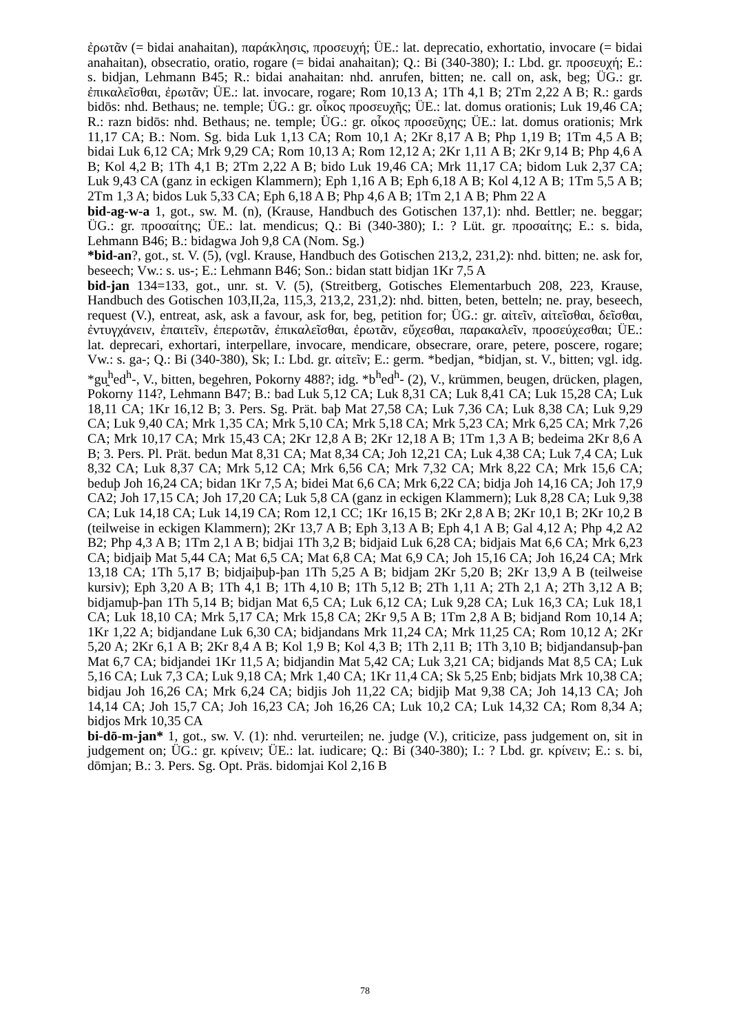ἐρωτᾶν (= bidai anahaitan), παράκλησις, προσευχή; ÜE.: lat. deprecatio, exhortatio, invocare (= bidai anahaitan), obsecratio, oratio, rogare (= bidai anahaitan); Q.: Bi (340-380); I.: Lbd. gr. προσευχή; E.: s. bidjan, Lehmann B45; R.: bidai anahaitan: nhd. anrufen, bitten; ne. call on, ask, beg; ÜG.: gr. ἐπικαλεῖσθαι, ἐρωτᾶν; ÜE.: lat. invocare, rogare; Rom 10,13 A; 1Th 4,1 B; 2Tm 2,22 A B; R.: gards bidōs: nhd. Bethaus; ne. temple; ÜG.: gr. οἶκος προσευχῆς; ÜE.: lat. domus orationis; Luk 19,46 CA; R.: razn bidōs: nhd. Bethaus; ne. temple; ÜG.: gr. οἶκος προσεῦχης; ÜE.: lat. domus orationis; Mrk 11,17 CA; B.: Nom. Sg. bida Luk 1,13 CA; Rom 10,1 A; 2Kr 8,17 A B; Php 1,19 B; 1Tm 4,5 A B; bidai Luk 6,12 CA; Mrk 9,29 CA; Rom 10,13 A; Rom 12,12 A; 2Kr 1,11 A B; 2Kr 9,14 B; Php 4,6 A B; Kol 4,2 B; 1Th 4,1 B; 2Tm 2,22 A B; bido Luk 19,46 CA; Mrk 11,17 CA; bidom Luk 2,37 CA; Luk 9,43 CA (ganz in eckigen Klammern); Eph 1,16 A B; Eph 6,18 A B; Kol 4,12 A B; 1Tm 5,5 A B; 2Tm 1,3 A; bidos Luk 5,33 CA; Eph 6,18 A B; Php 4,6 A B; 1Tm 2,1 A B; Phm 22 A
bid-ag-w-a 1, got., sw. M. (n), (Krause, Handbuch des Gotischen 137,1): nhd. Bettler; ne. beggar; ÜG.: gr. προσαίτης; ÜE.: lat. mendicus; Q.: Bi (340-380); I.: ? Lüt. gr. προσαίτης; E.: s. bida, Lehmann B46; B.: bidagwa Joh 9,8 CA (Nom. Sg.)
*bid-an?, got., st. V. (5), (vgl. Krause, Handbuch des Gotischen 213,2, 231,2): nhd. bitten; ne. ask for, beseech; Vw.: s. us-; E.: Lehmann B46; Son.: bidan statt bidjan 1Kr 7,5 A
bid-jan 134=133, got., unr. st. V. (5), (Streitberg, Gotisches Elementarbuch 208, 223, Krause, Handbuch des Gotischen 103,II,2a, 115,3, 213,2, 231,2): nhd. bitten, beten, betteln; ne. pray, beseech, request (V.), entreat, ask, ask a favour, ask for, beg, petition for; ÜG.: gr. αἰτεῖν, αἰτεῖσθαι, δεῖσθαι, ἐντυγχάνειν, ἐπαιτεῖν, ἐπερωτᾶν, ἐπικαλεῖσθαι, ἐρωτᾶν, εὔχεσθαι, παρακαλεῖν, προσεύχεσθαι; ÜE.: lat. deprecari, exhortari, interpellare, invocare, mendicare, obsecrare, orare, petere, poscere, rogare; Vw.: s. ga-; Q.: Bi (340-380), Sk; I.: Lbd. gr. αἰτεῖν; E.: germ. *bedjan, *bidjan, st. V., bitten; vgl. idg. *gu̯<sup>h</sup>ed<sup>h</sup>-, V., bitten, begehren, Pokorny 488?; idg. *b<sup>h</sup>ed<sup>h</sup>- (2), V., krümmen, beugen, drücken, plagen, Pokorny 114?, Lehmann B47; B.: bad Luk 5,12 CA; Luk 8,31 CA; Luk 8,41 CA; Luk 15,28 CA; Luk 18,11 CA; 1Kr 16,12 B; 3. Pers. Sg. Prät. baþ Mat 27,58 CA; Luk 7,36 CA; Luk 8,38 CA; Luk 9,29 CA; Luk 9,40 CA; Mrk 1,35 CA; Mrk 5,10 CA; Mrk 5,18 CA; Mrk 5,23 CA; Mrk 6,25 CA; Mrk 7,26 CA; Mrk 10,17 CA; Mrk 15,43 CA; 2Kr 12,8 A B; 2Kr 12,18 A B; 1Tm 1,3 A B; bedeima 2Kr 8,6 A B; 3. Pers. Pl. Prät. bedun Mat 8,31 CA; Mat 8,34 CA; Joh 12,21 CA; Luk 4,38 CA; Luk 7,4 CA; Luk 8,32 CA; Luk 8,37 CA; Mrk 5,12 CA; Mrk 6,56 CA; Mrk 7,32 CA; Mrk 8,22 CA; Mrk 15,6 CA; beduþ Joh 16,24 CA; bidan 1Kr 7,5 A; bidei Mat 6,6 CA; Mrk 6,22 CA; bidja Joh 14,16 CA; Joh 17,9 CA2; Joh 17,15 CA; Joh 17,20 CA; Luk 5,8 CA (ganz in eckigen Klammern); Luk 8,28 CA; Luk 9,38 CA; Luk 14,18 CA; Luk 14,19 CA; Rom 12,1 CC; 1Kr 16,15 B; 2Kr 2,8 A B; 2Kr 10,1 B; 2Kr 10,2 B (teilweise in eckigen Klammern); 2Kr 13,7 A B; Eph 3,13 A B; Eph 4,1 A B; Gal 4,12 A; Php 4,2 A2 B2; Php 4,3 A B; 1Tm 2,1 A B; bidjai 1Th 3,2 B; bidjaid Luk 6,28 CA; bidjais Mat 6,6 CA; Mrk 6,23 CA; bidjaiþ Mat 5,44 CA; Mat 6,5 CA; Mat 6,8 CA; Mat 6,9 CA; Joh 15,16 CA; Joh 16,24 CA; Mrk 13,18 CA; 1Th 5,17 B; bidjaiþuþ-þan 1Th 5,25 A B; bidjam 2Kr 5,20 B; 2Kr 13,9 A B (teilweise kursiv); Eph 3,20 A B; 1Th 4,1 B; 1Th 4,10 B; 1Th 5,12 B; 2Th 1,11 A; 2Th 2,1 A; 2Th 3,12 A B; bidjamuþ-þan 1Th 5,14 B; bidjan Mat 6,5 CA; Luk 6,12 CA; Luk 9,28 CA; Luk 16,3 CA; Luk 18,1 CA; Luk 18,10 CA; Mrk 5,17 CA; Mrk 15,8 CA; 2Kr 9,5 A B; 1Tm 2,8 A B; bidjand Rom 10,14 A; 1Kr 1,22 A; bidjandane Luk 6,30 CA; bidjandans Mrk 11,24 CA; Mrk 11,25 CA; Rom 10,12 A; 2Kr 5,20 A; 2Kr 6,1 A B; 2Kr 8,4 A B; Kol 1,9 B; Kol 4,3 B; 1Th 2,11 B; 1Th 3,10 B; bidjandansuþ-þan Mat 6,7 CA; bidjandei 1Kr 11,5 A; bidjandin Mat 5,42 CA; Luk 3,21 CA; bidjands Mat 8,5 CA; Luk 5,16 CA; Luk 7,3 CA; Luk 9,18 CA; Mrk 1,40 CA; 1Kr 11,4 CA; Sk 5,25 Enb; bidjats Mrk 10,38 CA; bidjau Joh 16,26 CA; Mrk 6,24 CA; bidjis Joh 11,22 CA; bidjiþ Mat 9,38 CA; Joh 14,13 CA; Joh 14,14 CA; Joh 15,7 CA; Joh 16,23 CA; Joh 16,26 CA; Luk 10,2 CA; Luk 14,32 CA; Rom 8,34 A; bidjos Mrk 10,35 CA
bi-dō-m-jan* 1, got., sw. V. (1): nhd. verurteilen; ne. judge (V.), criticize, pass judgement on, sit in judgement on; ÜG.: gr. κρίνειν; ÜE.: lat. iudicare; Q.: Bi (340-380); I.: ? Lbd. gr. κρίνειν; E.: s. bi, dōmjan; B.: 3. Pers. Sg. Opt. Präs. bidomjai Kol 2,16 B
78